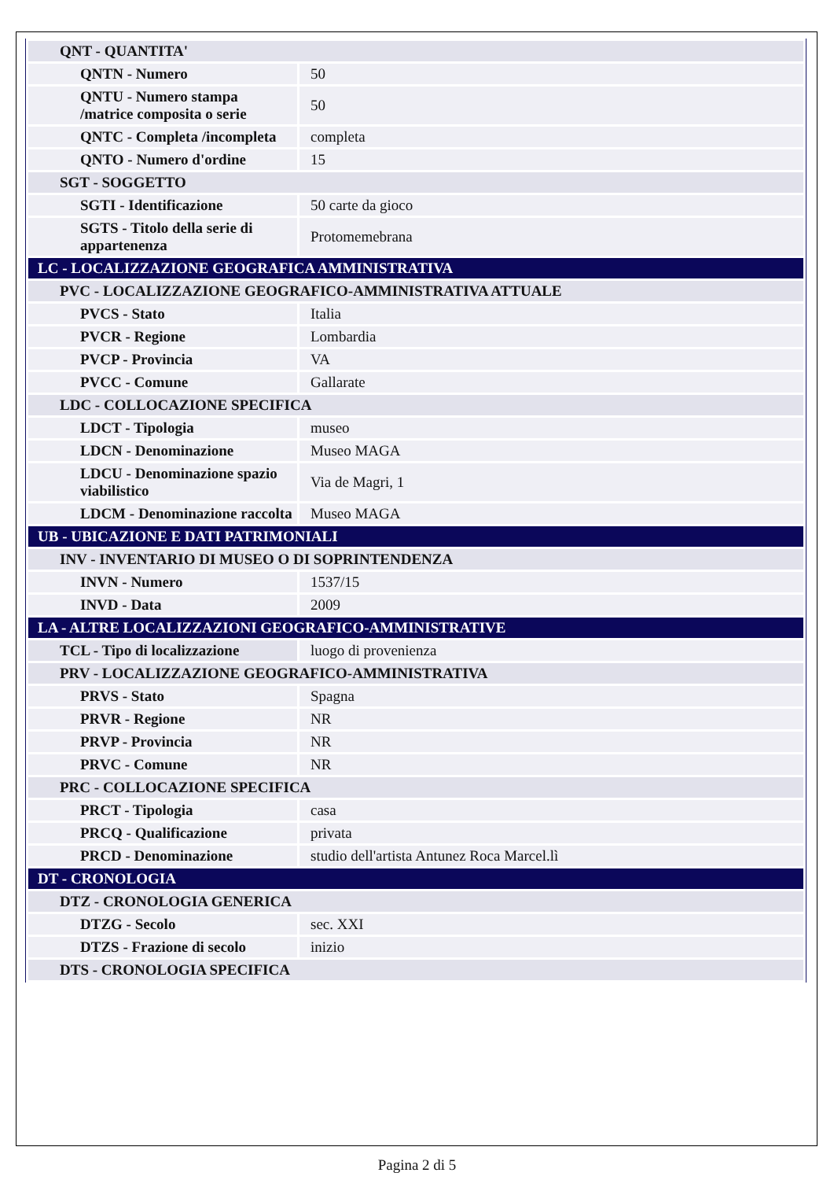| QNT - QUANTITA' | |
| QNTN - Numero | 50 |
| QNTU - Numero stampa /matrice composita o serie | 50 |
| QNTC - Completa /incompleta | completa |
| QNTO - Numero d'ordine | 15 |
| SGT - SOGGETTO | |
| SGTI - Identificazione | 50 carte da gioco |
| SGTS - Titolo della serie di appartenenza | Protomemebrana |
| LC - LOCALIZZAZIONE GEOGRAFICA AMMINISTRATIVA | |
| PVC - LOCALIZZAZIONE GEOGRAFICO-AMMINISTRATIVA ATTUALE | |
| PVCS - Stato | Italia |
| PVCR - Regione | Lombardia |
| PVCP - Provincia | VA |
| PVCC - Comune | Gallarate |
| LDC - COLLOCAZIONE SPECIFICA | |
| LDCT - Tipologia | museo |
| LDCN - Denominazione | Museo MAGA |
| LDCU - Denominazione spazio viabilistico | Via de Magri, 1 |
| LDCM - Denominazione raccolta | Museo MAGA |
| UB - UBICAZIONE E DATI PATRIMONIALI | |
| INV - INVENTARIO DI MUSEO O DI SOPRINTENDENZA | |
| INVN - Numero | 1537/15 |
| INVD - Data | 2009 |
| LA - ALTRE LOCALIZZAZIONI GEOGRAFICO-AMMINISTRATIVE | |
| TCL - Tipo di localizzazione | luogo di provenienza |
| PRV - LOCALIZZAZIONE GEOGRAFICO-AMMINISTRATIVA | |
| PRVS - Stato | Spagna |
| PRVR - Regione | NR |
| PRVP - Provincia | NR |
| PRVC - Comune | NR |
| PRC - COLLOCAZIONE SPECIFICA | |
| PRCT - Tipologia | casa |
| PRCQ - Qualificazione | privata |
| PRCD - Denominazione | studio dell'artista Antunez Roca Marcel.lì |
| DT - CRONOLOGIA | |
| DTZ - CRONOLOGIA GENERICA | |
| DTZG - Secolo | sec. XXI |
| DTZS - Frazione di secolo | inizio |
| DTS - CRONOLOGIA SPECIFICA | |
Pagina 2 di 5